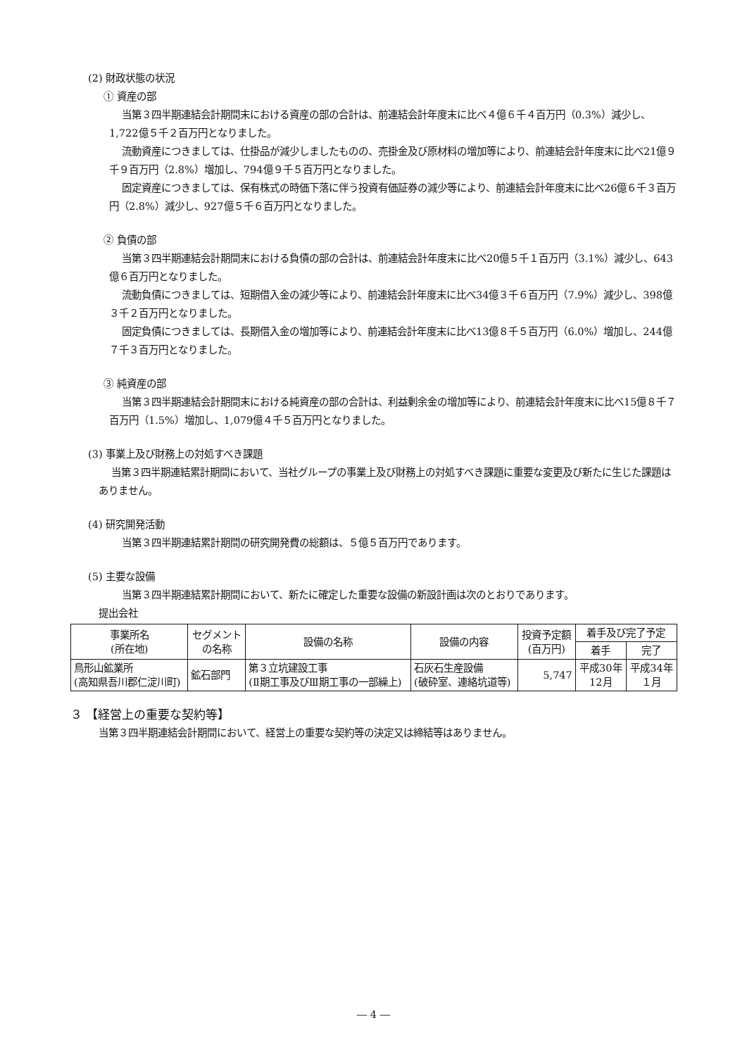(2) 財政状態の状況
① 資産の部
当第３四半期連結会計期間末における資産の部の合計は、前連結会計年度末に比べ４億６千４百万円（0.3%）減少し、1,722億５千２百万円となりました。
流動資産につきましては、仕掛品が減少しましたものの、売掛金及び原材料の増加等により、前連結会計年度末に比べ21億９千９百万円（2.8%）増加し、794億９千５百万円となりました。
固定資産につきましては、保有株式の時価下落に伴う投資有価証券の減少等により、前連結会計年度末に比べ26億６千３百万円（2.8%）減少し、927億５千６百万円となりました。
② 負債の部
当第３四半期連結会計期間末における負債の部の合計は、前連結会計年度末に比べ20億５千１百万円（3.1%）減少し、643億６百万円となりました。
流動負債につきましては、短期借入金の減少等により、前連結会計年度末に比べ34億３千６百万円（7.9%）減少し、398億３千２百万円となりました。
固定負債につきましては、長期借入金の増加等により、前連結会計年度末に比べ13億８千５百万円（6.0%）増加し、244億７千３百万円となりました。
③ 純資産の部
当第３四半期連結会計期間末における純資産の部の合計は、利益剰余金の増加等により、前連結会計年度末に比べ15億８千７百万円（1.5%）増加し、1,079億４千５百万円となりました。
(3) 事業上及び財務上の対処すべき課題
当第３四半期連結累計期間において、当社グループの事業上及び財務上の対処すべき課題に重要な変更及び新たに生じた課題はありません。
(4) 研究開発活動
当第３四半期連結累計期間の研究開発費の総額は、５億５百万円であります。
(5) 主要な設備
当第３四半期連結累計期間において、新たに確定した重要な設備の新設計画は次のとおりであります。
提出会社
| 事業所名 (所在地) | セグメント の名称 | 設備の名称 | 設備の内容 | 投資予定額 (百万円) | 着手及び完了予定 | |
| --- | --- | --- | --- | --- | --- | --- |
| | | | | | 着手 | 完了 |
| 鳥形山鉱業所 (高知県吾川郡仁淀川町) | 鉱石部門 | 第３立坑建設工事 (Ⅱ期工事及びⅢ期工事の一部繰上) | 石灰石生産設備 (破砕室、連絡坑道等) | 5,747 | 平成30年 12月 | 平成34年 １月 |
３ 【経営上の重要な契約等】
当第３四半期連結会計期間において、経営上の重要な契約等の決定又は締結等はありません。
― 4 ―